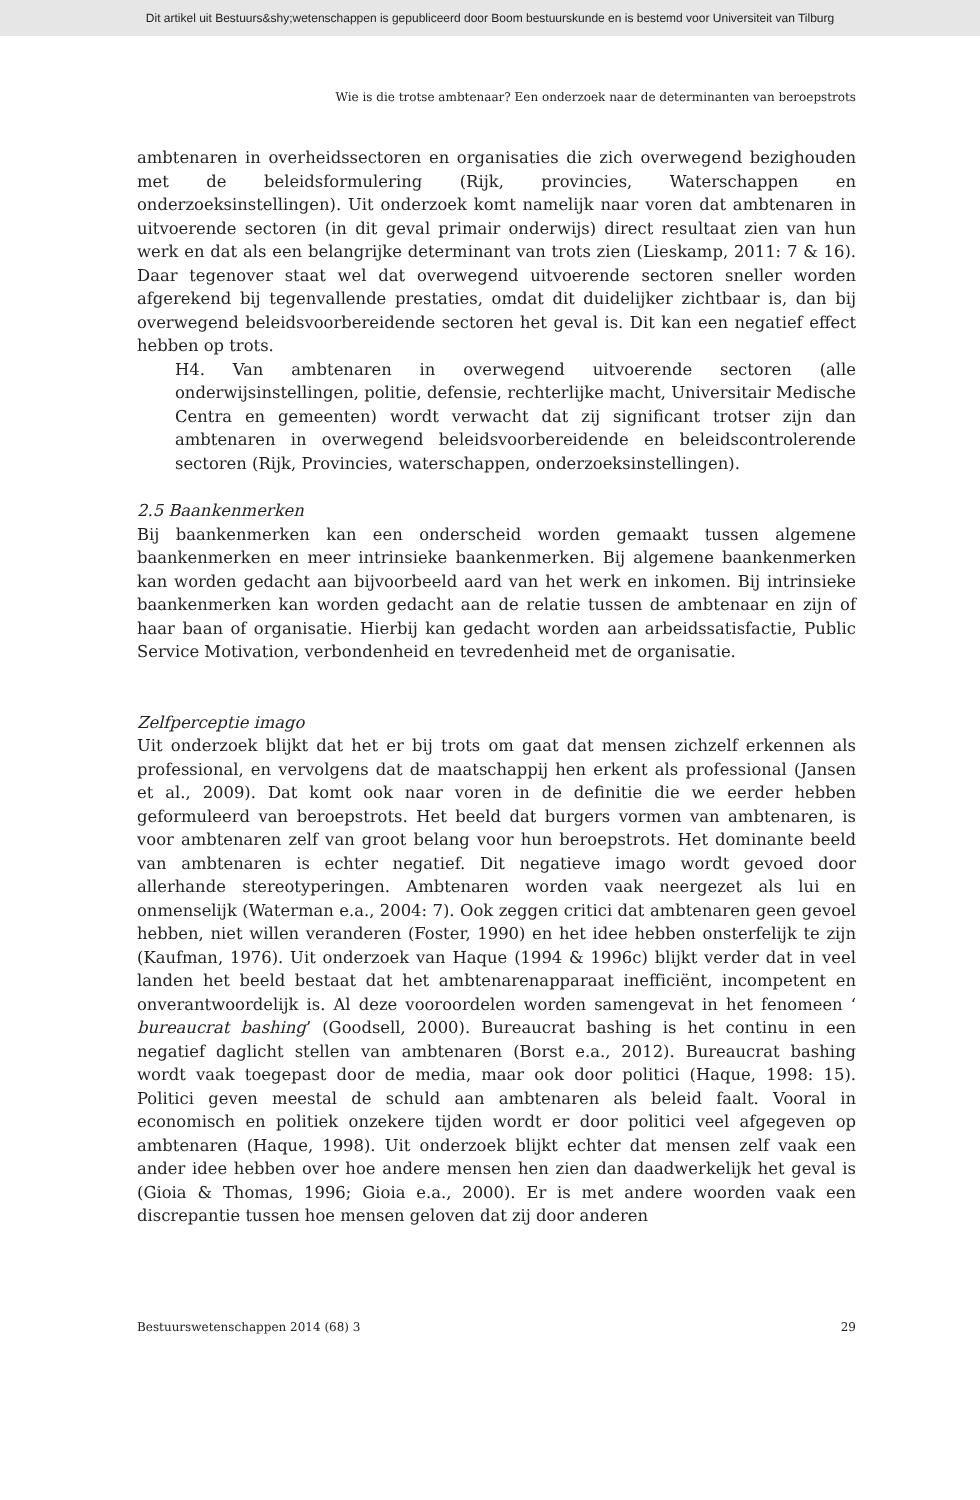Dit artikel uit Bestuurs&shy;wetenschappen is gepubliceerd door Boom bestuurskunde en is bestemd voor Universiteit van Tilburg
Wie is die trotse ambtenaar? Een onderzoek naar de determinanten van beroepstrots
ambtenaren in overheidssectoren en organisaties die zich overwegend bezighouden met de beleidsformulering (Rijk, provincies, Waterschappen en onderzoeksinstellingen). Uit onderzoek komt namelijk naar voren dat ambtenaren in uitvoerende sectoren (in dit geval primair onderwijs) direct resultaat zien van hun werk en dat als een belangrijke determinant van trots zien (Lieskamp, 2011: 7 & 16). Daar tegenover staat wel dat overwegend uitvoerende sectoren sneller worden afgerekend bij tegenvallende prestaties, omdat dit duidelijker zichtbaar is, dan bij overwegend beleidsvoorbereidende sectoren het geval is. Dit kan een negatief effect hebben op trots.
H4. Van ambtenaren in overwegend uitvoerende sectoren (alle onderwijsinstellingen, politie, defensie, rechterlijke macht, Universitair Medische Centra en gemeenten) wordt verwacht dat zij significant trotser zijn dan ambtenaren in overwegend beleidsvoorbereidende en beleidscontrolerende sectoren (Rijk, Provincies, waterschappen, onderzoeksinstellingen).
2.5 Baankenmerken
Bij baankenmerken kan een onderscheid worden gemaakt tussen algemene baankenmerken en meer intrinsieke baankenmerken. Bij algemene baankenmerken kan worden gedacht aan bijvoorbeeld aard van het werk en inkomen. Bij intrinsieke baankenmerken kan worden gedacht aan de relatie tussen de ambtenaar en zijn of haar baan of organisatie. Hierbij kan gedacht worden aan arbeidssatisfactie, Public Service Motivation, verbondenheid en tevredenheid met de organisatie.
Zelfperceptie imago
Uit onderzoek blijkt dat het er bij trots om gaat dat mensen zichzelf erkennen als professional, en vervolgens dat de maatschappij hen erkent als professional (Jansen et al., 2009). Dat komt ook naar voren in de definitie die we eerder hebben geformuleerd van beroepstrots. Het beeld dat burgers vormen van ambtenaren, is voor ambtenaren zelf van groot belang voor hun beroepstrots. Het dominante beeld van ambtenaren is echter negatief. Dit negatieve imago wordt gevoed door allerhande stereotyperingen. Ambtenaren worden vaak neergezet als lui en onmenselijk (Waterman e.a., 2004: 7). Ook zeggen critici dat ambtenaren geen gevoel hebben, niet willen veranderen (Foster, 1990) en het idee hebben onsterfelijk te zijn (Kaufman, 1976). Uit onderzoek van Haque (1994 & 1996c) blijkt verder dat in veel landen het beeld bestaat dat het ambtenarenapparaat inefficiënt, incompetent en onverantwoordelijk is. Al deze vooroordelen worden samengevat in het fenomeen ‘ bureaucrat bashing’ (Goodsell, 2000). Bureaucrat bashing is het continu in een negatief daglicht stellen van ambtenaren (Borst e.a., 2012). Bureaucrat bashing wordt vaak toegepast door de media, maar ook door politici (Haque, 1998: 15). Politici geven meestal de schuld aan ambtenaren als beleid faalt. Vooral in economisch en politiek onzekere tijden wordt er door politici veel afgegeven op ambtenaren (Haque, 1998). Uit onderzoek blijkt echter dat mensen zelf vaak een ander idee hebben over hoe andere mensen hen zien dan daadwerkelijk het geval is (Gioia & Thomas, 1996; Gioia e.a., 2000). Er is met andere woorden vaak een discrepantie tussen hoe mensen geloven dat zij door anderen
Bestuurswetenschappen 2014 (68) 3 29